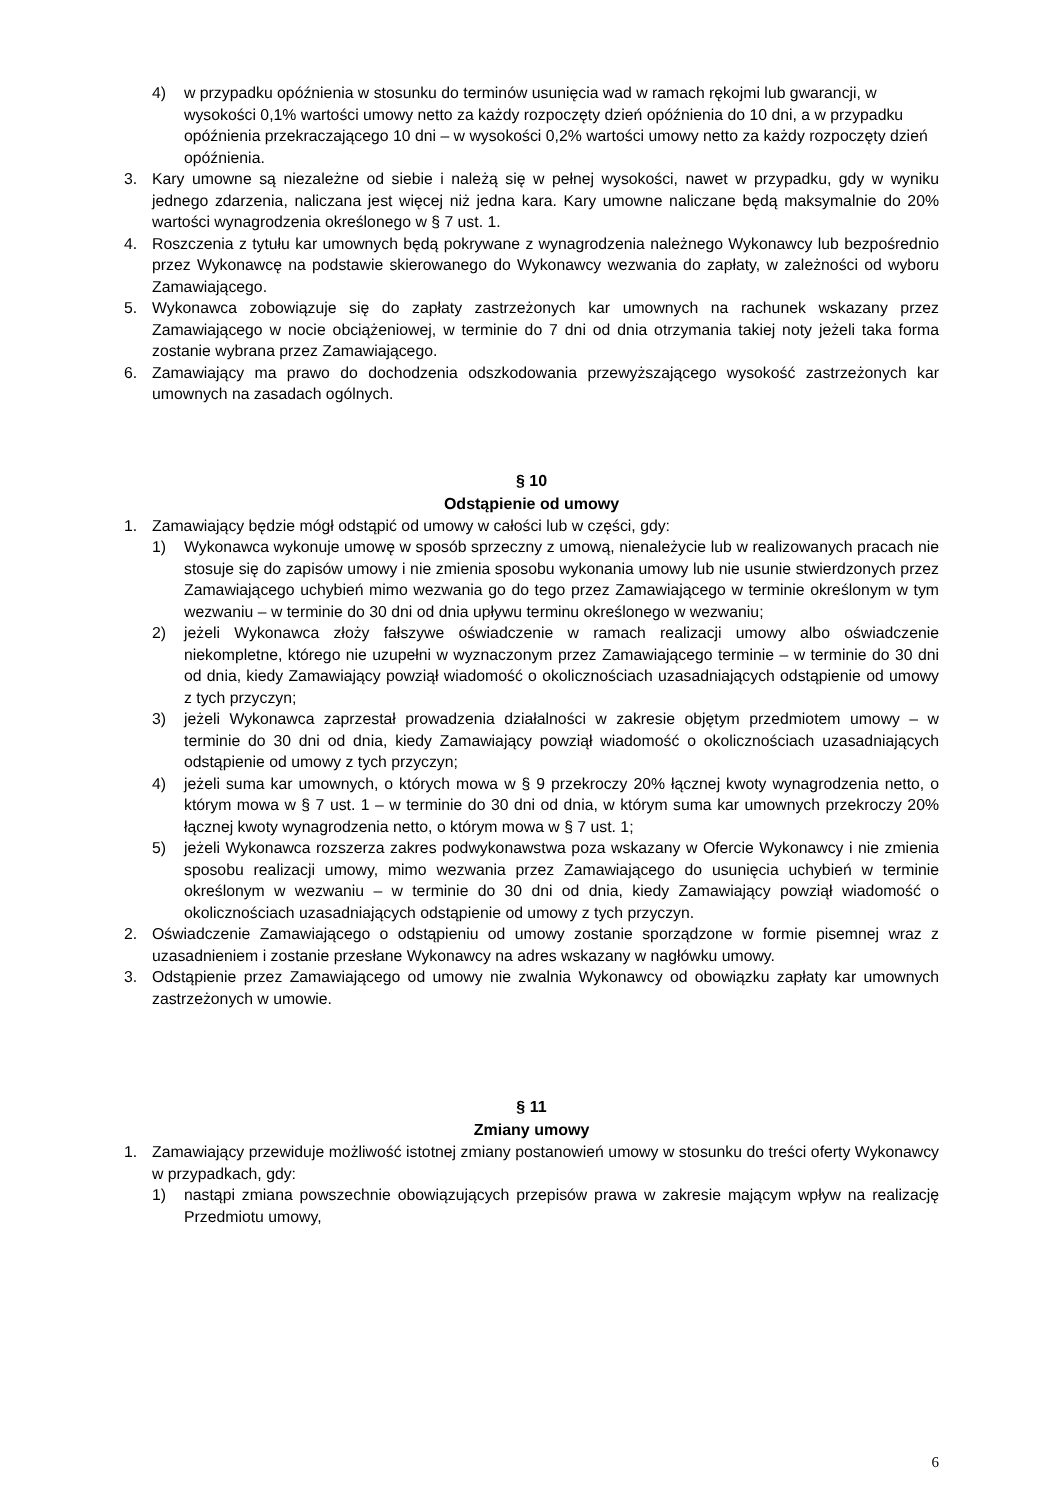4) w przypadku opóźnienia w stosunku do terminów usunięcia wad w ramach rękojmi lub gwarancji, w wysokości 0,1% wartości umowy netto za każdy rozpoczęty dzień opóźnienia do 10 dni, a w przypadku opóźnienia przekraczającego 10 dni – w wysokości 0,2% wartości umowy netto za każdy rozpoczęty dzień opóźnienia.
3. Kary umowne są niezależne od siebie i należą się w pełnej wysokości, nawet w przypadku, gdy w wyniku jednego zdarzenia, naliczana jest więcej niż jedna kara. Kary umowne naliczane będą maksymalnie do 20% wartości wynagrodzenia określonego w § 7 ust. 1.
4. Roszczenia z tytułu kar umownych będą pokrywane z wynagrodzenia należnego Wykonawcy lub bezpośrednio przez Wykonawcę na podstawie skierowanego do Wykonawcy wezwania do zapłaty, w zależności od wyboru Zamawiającego.
5. Wykonawca zobowiązuje się do zapłaty zastrzeżonych kar umownych na rachunek wskazany przez Zamawiającego w nocie obciążeniowej, w terminie do 7 dni od dnia otrzymania takiej noty jeżeli taka forma zostanie wybrana przez Zamawiającego.
6. Zamawiający ma prawo do dochodzenia odszkodowania przewyższającego wysokość zastrzeżonych kar umownych na zasadach ogólnych.
§ 10
Odstąpienie od umowy
1. Zamawiający będzie mógł odstąpić od umowy w całości lub w części, gdy:
1) Wykonawca wykonuje umowę w sposób sprzeczny z umową, nienależycie lub w realizowanych pracach nie stosuje się do zapisów umowy i nie zmienia sposobu wykonania umowy lub nie usunie stwierdzonych przez Zamawiającego uchybień mimo wezwania go do tego przez Zamawiającego w terminie określonym w tym wezwaniu – w terminie do 30 dni od dnia upływu terminu określonego w wezwaniu;
2) jeżeli Wykonawca złoży fałszywe oświadczenie w ramach realizacji umowy albo oświadczenie niekompletne, którego nie uzupełni w wyznaczonym przez Zamawiającego terminie – w terminie do 30 dni od dnia, kiedy Zamawiający powziął wiadomość o okolicznościach uzasadniających odstąpienie od umowy z tych przyczyn;
3) jeżeli Wykonawca zaprzestał prowadzenia działalności w zakresie objętym przedmiotem umowy – w terminie do 30 dni od dnia, kiedy Zamawiający powziął wiadomość o okolicznościach uzasadniających odstąpienie od umowy z tych przyczyn;
4) jeżeli suma kar umownych, o których mowa w § 9 przekroczy 20% łącznej kwoty wynagrodzenia netto, o którym mowa w § 7 ust. 1 – w terminie do 30 dni od dnia, w którym suma kar umownych przekroczy 20% łącznej kwoty wynagrodzenia netto, o którym mowa w § 7 ust. 1;
5) jeżeli Wykonawca rozszerza zakres podwykonawstwa poza wskazany w Ofercie Wykonawcy i nie zmienia sposobu realizacji umowy, mimo wezwania przez Zamawiającego do usunięcia uchybień w terminie określonym w wezwaniu – w terminie do 30 dni od dnia, kiedy Zamawiający powziął wiadomość o okolicznościach uzasadniających odstąpienie od umowy z tych przyczyn.
2. Oświadczenie Zamawiającego o odstąpieniu od umowy zostanie sporządzone w formie pisemnej wraz z uzasadnieniem i zostanie przesłane Wykonawcy na adres wskazany w nagłówku umowy.
3. Odstąpienie przez Zamawiającego od umowy nie zwalnia Wykonawcy od obowiązku zapłaty kar umownych zastrzeżonych w umowie.
§ 11
Zmiany umowy
1. Zamawiający przewiduje możliwość istotnej zmiany postanowień umowy w stosunku do treści oferty Wykonawcy w przypadkach, gdy:
1) nastąpi zmiana powszechnie obowiązujących przepisów prawa w zakresie mającym wpływ na realizację Przedmiotu umowy,
6